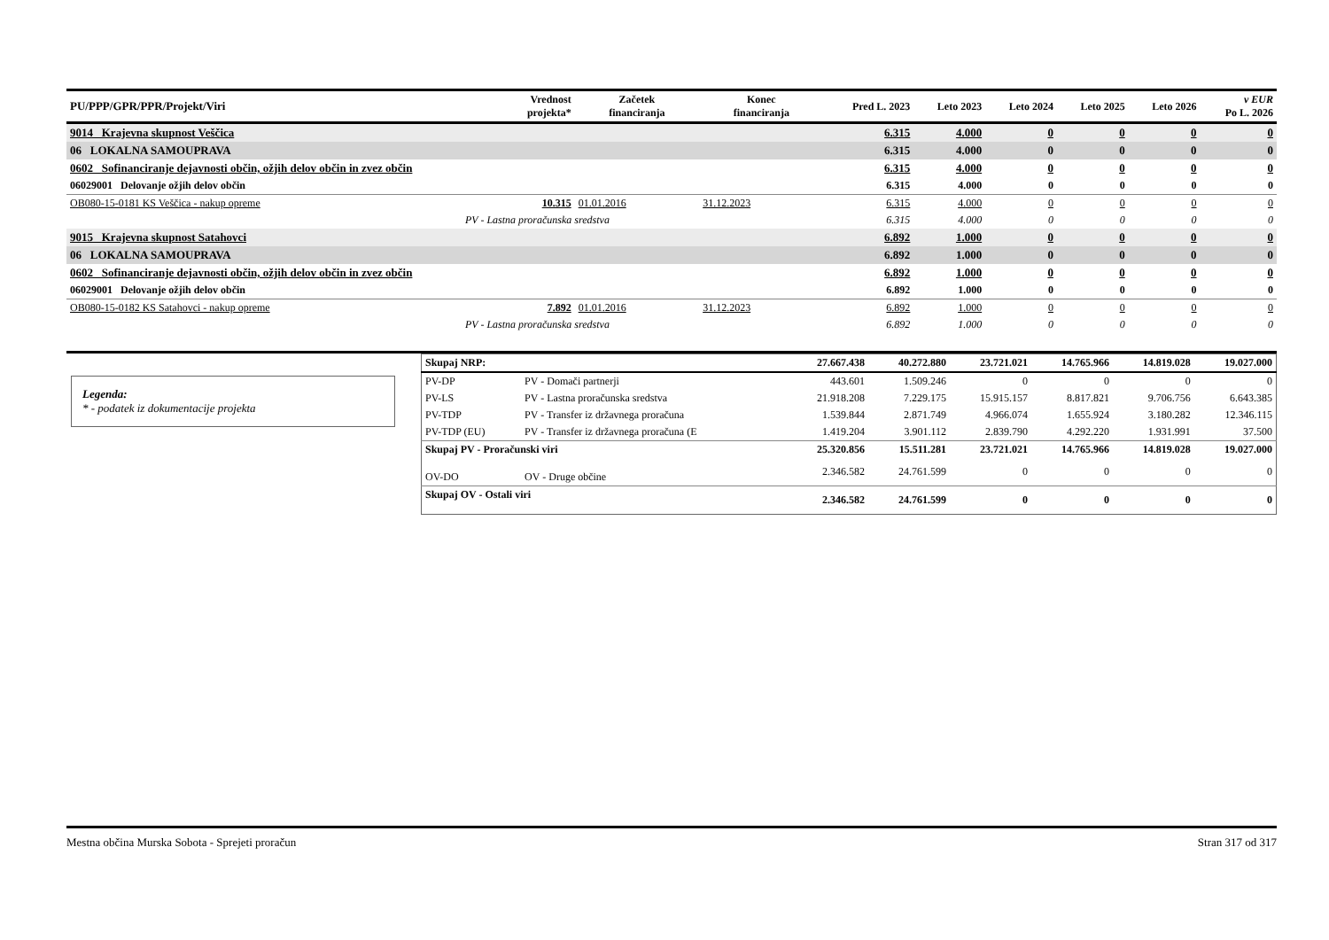| PU/PPP/GPR/PPR/Projekt/Viri | Vrednost projekta* | Začetek financiranja | Konec financiranja | Pred L. 2023 | Leto 2023 | Leto 2024 | Leto 2025 | Leto 2026 | v EUR Po L. 2026 |
| --- | --- | --- | --- | --- | --- | --- | --- | --- | --- |
| 9014 Krajevna skupnost Veščica | | | | 6.315 | 4.000 | 0 | 0 | 0 | 0 |
| 06 LOKALNA SAMOUPRAVA | | | | 6.315 | 4.000 | 0 | 0 | 0 | 0 |
| 0602 Sofinanciranje dejavnosti občin, ožjih delov občin in zvez občin | | | | 6.315 | 4.000 | 0 | 0 | 0 | 0 |
| 06029001 Delovanje ožjih delov občin | | | | 6.315 | 4.000 | 0 | 0 | 0 | 0 |
| OB080-15-0181 KS Veščica - nakup opreme | 10.315 | 01.01.2016 | 31.12.2023 | 6.315 | 4.000 | 0 | 0 | 0 | 0 |
| PV - Lastna proračunska sredstva | | | | 6.315 | 4.000 | 0 | 0 | 0 | 0 |
| 9015 Krajevna skupnost Satahovci | | | | 6.892 | 1.000 | 0 | 0 | 0 | 0 |
| 06 LOKALNA SAMOUPRAVA | | | | 6.892 | 1.000 | 0 | 0 | 0 | 0 |
| 0602 Sofinanciranje dejavnosti občin, ožjih delov občin in zvez občin | | | | 6.892 | 1.000 | 0 | 0 | 0 | 0 |
| 06029001 Delovanje ožjih delov občin | | | | 6.892 | 1.000 | 0 | 0 | 0 | 0 |
| OB080-15-0182 KS Satahovci - nakup opreme | 7.892 | 01.01.2016 | 31.12.2023 | 6.892 | 1.000 | 0 | 0 | 0 | 0 |
| PV - Lastna proračunska sredstva | | | | 6.892 | 1.000 | 0 | 0 | 0 | 0 |
Legenda:
* - podatek iz dokumentacije projekta
| Skupaj NRP: | | 27.667.438 | 40.272.880 | 23.721.021 | 14.765.966 | 14.819.028 | 19.027.000 |
| PV-DP | PV - Domači partnerji | 443.601 | 1.509.246 | 0 | 0 | 0 | 0 |
| PV-LS | PV - Lastna proračunska sredstva | 21.918.208 | 7.229.175 | 15.915.157 | 8.817.821 | 9.706.756 | 6.643.385 |
| PV-TDP | PV - Transfer iz državnega proračuna | 1.539.844 | 2.871.749 | 4.966.074 | 1.655.924 | 3.180.282 | 12.346.115 |
| PV-TDP (EU) | PV - Transfer iz državnega proračuna (E | 1.419.204 | 3.901.112 | 2.839.790 | 4.292.220 | 1.931.991 | 37.500 |
| Skupaj PV - Proračunski viri | | 25.320.856 | 15.511.281 | 23.721.021 | 14.765.966 | 14.819.028 | 19.027.000 |
| OV-DO | OV - Druge občine | 2.346.582 | 24.761.599 | 0 | 0 | 0 | 0 |
| Skupaj OV - Ostali viri | | 2.346.582 | 24.761.599 | 0 | 0 | 0 | 0 |
Mestna občina Murska Sobota - Sprejeti proračun Stran 317 od 317